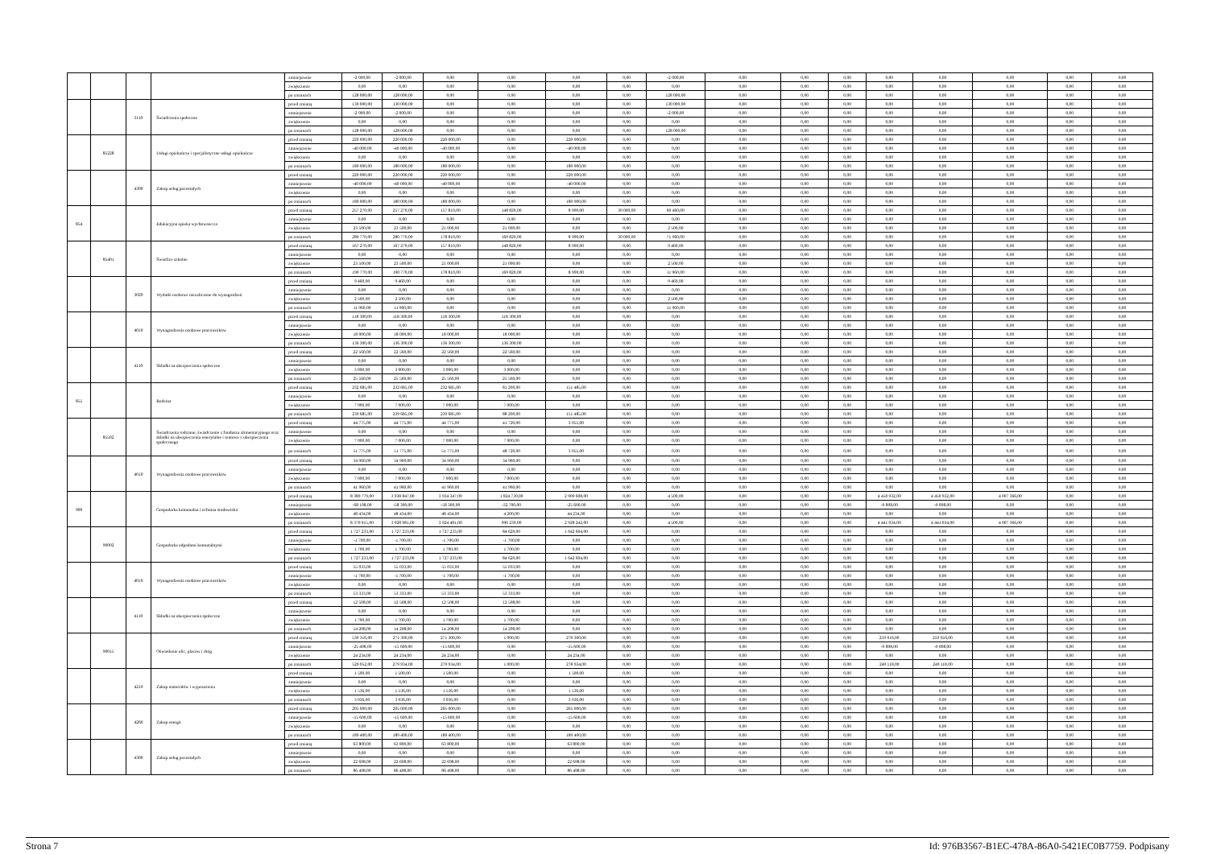| | | | | zmniejszenie | -2 000,00 | -2 000,00 | 0,00 | 0,00 | 0,00 | 0,00 | -2 000,00 | 0,00 | 0,00 | 0,00 | 0,00 | 0,00 | 0,00 | 0,00 | 0,00 |
| | | | | zwiększenie | 0,00 | 0,00 | 0,00 | 0,00 | 0,00 | 0,00 | 0,00 | 0,00 | 0,00 | 0,00 | 0,00 | 0,00 | 0,00 | 0,00 | 0,00 |
| | | | | po zmianach | 128 000,00 | 128 000,00 | 0,00 | 0,00 | 0,00 | 0,00 | 128 000,00 | 0,00 | 0,00 | 0,00 | 0,00 | 0,00 | 0,00 | 0,00 | 0,00 |
| | | 3110 | Świadczenia społeczne | przed zmianą | 130 000,00 | 130 000,00 | 0,00 | 0,00 | 0,00 | 0,00 | 130 000,00 | 0,00 | 0,00 | 0,00 | 0,00 | 0,00 | 0,00 | 0,00 | 0,00 |
| | | | | zmniejszenie | -2 000,00 | -2 000,00 | 0,00 | 0,00 | 0,00 | 0,00 | -2 000,00 | 0,00 | 0,00 | 0,00 | 0,00 | 0,00 | 0,00 | 0,00 | 0,00 |
| | | | | zwiększenie | 0,00 | 0,00 | 0,00 | 0,00 | 0,00 | 0,00 | 0,00 | 0,00 | 0,00 | 0,00 | 0,00 | 0,00 | 0,00 | 0,00 | 0,00 |
| | | | | po zmianach | 128 000,00 | 128 000,00 | 0,00 | 0,00 | 0,00 | 0,00 | 128 000,00 | 0,00 | 0,00 | 0,00 | 0,00 | 0,00 | 0,00 | 0,00 | 0,00 |
| | 85228 | | Usługi opiekuńcze i specjalistyczne usługi opiekuńcze | przed zmianą | 220 000,00 | 220 000,00 | 220 000,00 | 0,00 | 220 000,00 | 0,00 | 0,00 | 0,00 | 0,00 | 0,00 | 0,00 | 0,00 | 0,00 | 0,00 | 0,00 |
| | | | | zmniejszenie | -40 000,00 | -40 000,00 | -40 000,00 | 0,00 | -40 000,00 | 0,00 | 0,00 | 0,00 | 0,00 | 0,00 | 0,00 | 0,00 | 0,00 | 0,00 | 0,00 |
| | | | | zwiększenie | 0,00 | 0,00 | 0,00 | 0,00 | 0,00 | 0,00 | 0,00 | 0,00 | 0,00 | 0,00 | 0,00 | 0,00 | 0,00 | 0,00 | 0,00 |
| | | | | po zmianach | 180 000,00 | 180 000,00 | 180 000,00 | 0,00 | 180 000,00 | 0,00 | 0,00 | 0,00 | 0,00 | 0,00 | 0,00 | 0,00 | 0,00 | 0,00 | 0,00 |
| | | 4300 | Zakup usług pozostałych | przed zmianą | 220 000,00 | 220 000,00 | 220 000,00 | 0,00 | 220 000,00 | 0,00 | 0,00 | 0,00 | 0,00 | 0,00 | 0,00 | 0,00 | 0,00 | 0,00 | 0,00 |
| | | | | zmniejszenie | -40 000,00 | -40 000,00 | -40 000,00 | 0,00 | -40 000,00 | 0,00 | 0,00 | 0,00 | 0,00 | 0,00 | 0,00 | 0,00 | 0,00 | 0,00 | 0,00 |
| | | | | zwiększenie | 0,00 | 0,00 | 0,00 | 0,00 | 0,00 | 0,00 | 0,00 | 0,00 | 0,00 | 0,00 | 0,00 | 0,00 | 0,00 | 0,00 | 0,00 |
| | | | | po zmianach | 180 000,00 | 180 000,00 | 180 000,00 | 0,00 | 180 000,00 | 0,00 | 0,00 | 0,00 | 0,00 | 0,00 | 0,00 | 0,00 | 0,00 | 0,00 | 0,00 |
| 854 | | | Edukacyjna opieka wychowawcza | przed zmianą | 257 270,00 | 257 270,00 | 157 810,00 | 148 820,00 | 8 990,00 | 30 000,00 | 69 460,00 | 0,00 | 0,00 | 0,00 | 0,00 | 0,00 | 0,00 | 0,00 | 0,00 |
| | | | | zmniejszenie | 0,00 | 0,00 | 0,00 | 0,00 | 0,00 | 0,00 | 0,00 | 0,00 | 0,00 | 0,00 | 0,00 | 0,00 | 0,00 | 0,00 | 0,00 |
| | | | | zwiększenie | 23 500,00 | 23 500,00 | 21 000,00 | 21 000,00 | 0,00 | 0,00 | 2 500,00 | 0,00 | 0,00 | 0,00 | 0,00 | 0,00 | 0,00 | 0,00 | 0,00 |
| | | | | po zmianach | 280 770,00 | 280 770,00 | 178 810,00 | 169 820,00 | 8 990,00 | 30 000,00 | 71 960,00 | 0,00 | 0,00 | 0,00 | 0,00 | 0,00 | 0,00 | 0,00 | 0,00 |
| | 85401 | | Świetlice szkolne | przed zmianą | 167 270,00 | 167 270,00 | 157 810,00 | 148 820,00 | 8 990,00 | 0,00 | 9 460,00 | 0,00 | 0,00 | 0,00 | 0,00 | 0,00 | 0,00 | 0,00 | 0,00 |
| | | | | zmniejszenie | 0,00 | 0,00 | 0,00 | 0,00 | 0,00 | 0,00 | 0,00 | 0,00 | 0,00 | 0,00 | 0,00 | 0,00 | 0,00 | 0,00 | 0,00 |
| | | | | zwiększenie | 23 500,00 | 23 500,00 | 21 000,00 | 21 000,00 | 0,00 | 0,00 | 2 500,00 | 0,00 | 0,00 | 0,00 | 0,00 | 0,00 | 0,00 | 0,00 | 0,00 |
| | | | | po zmianach | 190 770,00 | 190 770,00 | 178 810,00 | 169 820,00 | 8 990,00 | 0,00 | 11 960,00 | 0,00 | 0,00 | 0,00 | 0,00 | 0,00 | 0,00 | 0,00 | 0,00 |
| | | 3020 | Wydatki osobowe niezaliczone do wynagrodzeń | przed zmianą | 9 460,00 | 9 460,00 | 0,00 | 0,00 | 0,00 | 0,00 | 9 460,00 | 0,00 | 0,00 | 0,00 | 0,00 | 0,00 | 0,00 | 0,00 | 0,00 |
| | | | | zmniejszenie | 0,00 | 0,00 | 0,00 | 0,00 | 0,00 | 0,00 | 0,00 | 0,00 | 0,00 | 0,00 | 0,00 | 0,00 | 0,00 | 0,00 | 0,00 |
| | | | | zwiększenie | 2 500,00 | 2 500,00 | 0,00 | 0,00 | 0,00 | 0,00 | 2 500,00 | 0,00 | 0,00 | 0,00 | 0,00 | 0,00 | 0,00 | 0,00 | 0,00 |
| | | | | po zmianach | 11 960,00 | 11 960,00 | 0,00 | 0,00 | 0,00 | 0,00 | 11 960,00 | 0,00 | 0,00 | 0,00 | 0,00 | 0,00 | 0,00 | 0,00 | 0,00 |
| | | 4010 | Wynagrodzenia osobowe pracowników | przed zmianą | 118 300,00 | 118 300,00 | 118 300,00 | 118 300,00 | 0,00 | 0,00 | 0,00 | 0,00 | 0,00 | 0,00 | 0,00 | 0,00 | 0,00 | 0,00 | 0,00 |
| | | | | zmniejszenie | 0,00 | 0,00 | 0,00 | 0,00 | 0,00 | 0,00 | 0,00 | 0,00 | 0,00 | 0,00 | 0,00 | 0,00 | 0,00 | 0,00 | 0,00 |
| | | | | zwiększenie | 18 000,00 | 18 000,00 | 18 000,00 | 18 000,00 | 0,00 | 0,00 | 0,00 | 0,00 | 0,00 | 0,00 | 0,00 | 0,00 | 0,00 | 0,00 | 0,00 |
| | | | | po zmianach | 136 300,00 | 136 300,00 | 136 300,00 | 136 300,00 | 0,00 | 0,00 | 0,00 | 0,00 | 0,00 | 0,00 | 0,00 | 0,00 | 0,00 | 0,00 | 0,00 |
| | | 4110 | Składki na ubezpieczenia społeczne | przed zmianą | 22 560,00 | 22 560,00 | 22 560,00 | 22 560,00 | 0,00 | 0,00 | 0,00 | 0,00 | 0,00 | 0,00 | 0,00 | 0,00 | 0,00 | 0,00 | 0,00 |
| | | | | zmniejszenie | 0,00 | 0,00 | 0,00 | 0,00 | 0,00 | 0,00 | 0,00 | 0,00 | 0,00 | 0,00 | 0,00 | 0,00 | 0,00 | 0,00 | 0,00 |
| | | | | zwiększenie | 3 000,00 | 3 000,00 | 3 000,00 | 3 000,00 | 0,00 | 0,00 | 0,00 | 0,00 | 0,00 | 0,00 | 0,00 | 0,00 | 0,00 | 0,00 | 0,00 |
| | | | | po zmianach | 25 560,00 | 25 560,00 | 25 560,00 | 25 560,00 | 0,00 | 0,00 | 0,00 | 0,00 | 0,00 | 0,00 | 0,00 | 0,00 | 0,00 | 0,00 | 0,00 |
| 855 | | | Rodzina | przed zmianą | 232 685,00 | 232 685,00 | 232 685,00 | 81 200,00 | 151 485,00 | 0,00 | 0,00 | 0,00 | 0,00 | 0,00 | 0,00 | 0,00 | 0,00 | 0,00 | 0,00 |
| | | | | zmniejszenie | 0,00 | 0,00 | 0,00 | 0,00 | 0,00 | 0,00 | 0,00 | 0,00 | 0,00 | 0,00 | 0,00 | 0,00 | 0,00 | 0,00 | 0,00 |
| | | | | zwiększenie | 7 000,00 | 7 000,00 | 7 000,00 | 7 000,00 | 0,00 | 0,00 | 0,00 | 0,00 | 0,00 | 0,00 | 0,00 | 0,00 | 0,00 | 0,00 | 0,00 |
| | | | | po zmianach | 239 685,00 | 239 685,00 | 239 685,00 | 88 200,00 | 151 485,00 | 0,00 | 0,00 | 0,00 | 0,00 | 0,00 | 0,00 | 0,00 | 0,00 | 0,00 | 0,00 |
| | 85502 | | Świadczenia rodzinne, świadczenie z funduszu alimentacyjnego oraz składki na ubezpieczenia emerytalne i rentowe z ubezpieczenia społecznego | przed zmianą | 44 775,00 | 44 775,00 | 44 775,00 | 41 720,00 | 3 055,00 | 0,00 | 0,00 | 0,00 | 0,00 | 0,00 | 0,00 | 0,00 | 0,00 | 0,00 | 0,00 |
| | | | | zmniejszenie | 0,00 | 0,00 | 0,00 | 0,00 | 0,00 | 0,00 | 0,00 | 0,00 | 0,00 | 0,00 | 0,00 | 0,00 | 0,00 | 0,00 | 0,00 |
| | | | | zwiększenie | 7 000,00 | 7 000,00 | 7 000,00 | 7 000,00 | 0,00 | 0,00 | 0,00 | 0,00 | 0,00 | 0,00 | 0,00 | 0,00 | 0,00 | 0,00 | 0,00 |
| | | | | po zmianach | 51 775,00 | 51 775,00 | 51 775,00 | 48 720,00 | 3 055,00 | 0,00 | 0,00 | 0,00 | 0,00 | 0,00 | 0,00 | 0,00 | 0,00 | 0,00 | 0,00 |
| | | 4010 | Wynagrodzenia osobowe pracowników | przed zmianą | 34 960,00 | 34 960,00 | 34 960,00 | 34 960,00 | 0,00 | 0,00 | 0,00 | 0,00 | 0,00 | 0,00 | 0,00 | 0,00 | 0,00 | 0,00 | 0,00 |
| | | | | zmniejszenie | 0,00 | 0,00 | 0,00 | 0,00 | 0,00 | 0,00 | 0,00 | 0,00 | 0,00 | 0,00 | 0,00 | 0,00 | 0,00 | 0,00 | 0,00 |
| | | | | zwiększenie | 7 000,00 | 7 000,00 | 7 000,00 | 7 000,00 | 0,00 | 0,00 | 0,00 | 0,00 | 0,00 | 0,00 | 0,00 | 0,00 | 0,00 | 0,00 | 0,00 |
| | | | | po zmianach | 41 960,00 | 41 960,00 | 41 960,00 | 41 960,00 | 0,00 | 0,00 | 0,00 | 0,00 | 0,00 | 0,00 | 0,00 | 0,00 | 0,00 | 0,00 | 0,00 |
| 900 | | | Gospodarka komunalna i ochrona środowiska | przed zmianą | 8 389 779,00 | 3 938 847,00 | 3 934 347,00 | 1 024 739,00 | 2 909 608,00 | 0,00 | 4 500,00 | 0,00 | 0,00 | 0,00 | 4 450 932,00 | 4 450 932,00 | 4 007 366,00 | 0,00 | 0,00 |
| | | | | zmniejszenie | -68 198,00 | -58 300,00 | -58 300,00 | -32 700,00 | -25 600,00 | 0,00 | 0,00 | 0,00 | 0,00 | 0,00 | -9 898,00 | -9 898,00 | 0,00 | 0,00 | 0,00 |
| | | | | zwiększenie | 48 434,00 | 48 434,00 | 48 434,00 | 4 200,00 | 44 234,00 | 0,00 | 0,00 | 0,00 | 0,00 | 0,00 | 0,00 | 0,00 | 0,00 | 0,00 | 0,00 |
| | | | | po zmianach | 8 370 015,00 | 3 928 981,00 | 3 924 481,00 | 996 239,00 | 2 928 242,00 | 0,00 | 4 500,00 | 0,00 | 0,00 | 0,00 | 4 441 034,00 | 4 441 034,00 | 4 007 366,00 | 0,00 | 0,00 |
| | 90002 | | Gospodarka odpadami komunalnymi | przed zmianą | 1 727 233,00 | 1 727 233,00 | 1 727 233,00 | 84 629,00 | 1 642 604,00 | 0,00 | 0,00 | 0,00 | 0,00 | 0,00 | 0,00 | 0,00 | 0,00 | 0,00 | 0,00 |
| | | | | zmniejszenie | -1 700,00 | -1 700,00 | -1 700,00 | -1 700,00 | 0,00 | 0,00 | 0,00 | 0,00 | 0,00 | 0,00 | 0,00 | 0,00 | 0,00 | 0,00 | 0,00 |
| | | | | zwiększenie | 1 700,00 | 1 700,00 | 1 700,00 | 1 700,00 | 0,00 | 0,00 | 0,00 | 0,00 | 0,00 | 0,00 | 0,00 | 0,00 | 0,00 | 0,00 | 0,00 |
| | | | | po zmianach | 1 727 233,00 | 1 727 233,00 | 1 727 233,00 | 84 629,00 | 1 642 604,00 | 0,00 | 0,00 | 0,00 | 0,00 | 0,00 | 0,00 | 0,00 | 0,00 | 0,00 | 0,00 |
| | | 4010 | Wynagrodzenia osobowe pracowników | przed zmianą | 55 033,00 | 55 033,00 | 55 033,00 | 55 033,00 | 0,00 | 0,00 | 0,00 | 0,00 | 0,00 | 0,00 | 0,00 | 0,00 | 0,00 | 0,00 | 0,00 |
| | | | | zmniejszenie | -1 700,00 | -1 700,00 | -1 700,00 | -1 700,00 | 0,00 | 0,00 | 0,00 | 0,00 | 0,00 | 0,00 | 0,00 | 0,00 | 0,00 | 0,00 | 0,00 |
| | | | | zwiększenie | 0,00 | 0,00 | 0,00 | 0,00 | 0,00 | 0,00 | 0,00 | 0,00 | 0,00 | 0,00 | 0,00 | 0,00 | 0,00 | 0,00 | 0,00 |
| | | | | po zmianach | 53 333,00 | 53 333,00 | 53 333,00 | 53 333,00 | 0,00 | 0,00 | 0,00 | 0,00 | 0,00 | 0,00 | 0,00 | 0,00 | 0,00 | 0,00 | 0,00 |
| | | 4110 | Składki na ubezpieczenia społeczne | przed zmianą | 12 508,00 | 12 508,00 | 12 508,00 | 12 508,00 | 0,00 | 0,00 | 0,00 | 0,00 | 0,00 | 0,00 | 0,00 | 0,00 | 0,00 | 0,00 | 0,00 |
| | | | | zmniejszenie | 0,00 | 0,00 | 0,00 | 0,00 | 0,00 | 0,00 | 0,00 | 0,00 | 0,00 | 0,00 | 0,00 | 0,00 | 0,00 | 0,00 | 0,00 |
| | | | | zwiększenie | 1 700,00 | 1 700,00 | 1 700,00 | 1 700,00 | 0,00 | 0,00 | 0,00 | 0,00 | 0,00 | 0,00 | 0,00 | 0,00 | 0,00 | 0,00 | 0,00 |
| | | | | po zmianach | 14 208,00 | 14 208,00 | 14 208,00 | 14 208,00 | 0,00 | 0,00 | 0,00 | 0,00 | 0,00 | 0,00 | 0,00 | 0,00 | 0,00 | 0,00 | 0,00 |
| | 90015 | | Oświetlenie ulic, placów i dróg | przed zmianą | 530 316,00 | 271 300,00 | 271 300,00 | 1 000,00 | 270 300,00 | 0,00 | 0,00 | 0,00 | 0,00 | 0,00 | 259 016,00 | 259 016,00 | 0,00 | 0,00 | 0,00 |
| | | | | zmniejszenie | -25 498,00 | -15 600,00 | -15 600,00 | 0,00 | -15 600,00 | 0,00 | 0,00 | 0,00 | 0,00 | 0,00 | -9 898,00 | -9 898,00 | 0,00 | 0,00 | 0,00 |
| | | | | zwiększenie | 24 234,00 | 24 234,00 | 24 234,00 | 0,00 | 24 234,00 | 0,00 | 0,00 | 0,00 | 0,00 | 0,00 | 0,00 | 0,00 | 0,00 | 0,00 | 0,00 |
| | | | | po zmianach | 529 052,00 | 279 934,00 | 279 934,00 | 1 000,00 | 278 934,00 | 0,00 | 0,00 | 0,00 | 0,00 | 0,00 | 249 118,00 | 249 118,00 | 0,00 | 0,00 | 0,00 |
| | | 4210 | Zakup materiałów i wyposażenia | przed zmianą | 1 500,00 | 1 500,00 | 1 500,00 | 0,00 | 1 500,00 | 0,00 | 0,00 | 0,00 | 0,00 | 0,00 | 0,00 | 0,00 | 0,00 | 0,00 | 0,00 |
| | | | | zmniejszenie | 0,00 | 0,00 | 0,00 | 0,00 | 0,00 | 0,00 | 0,00 | 0,00 | 0,00 | 0,00 | 0,00 | 0,00 | 0,00 | 0,00 | 0,00 |
| | | | | zwiększenie | 1 536,00 | 1 536,00 | 1 536,00 | 0,00 | 1 536,00 | 0,00 | 0,00 | 0,00 | 0,00 | 0,00 | 0,00 | 0,00 | 0,00 | 0,00 | 0,00 |
| | | | | po zmianach | 3 036,00 | 3 036,00 | 3 036,00 | 0,00 | 3 036,00 | 0,00 | 0,00 | 0,00 | 0,00 | 0,00 | 0,00 | 0,00 | 0,00 | 0,00 | 0,00 |
| | | 4260 | Zakup energii | przed zmianą | 205 000,00 | 205 000,00 | 205 000,00 | 0,00 | 205 000,00 | 0,00 | 0,00 | 0,00 | 0,00 | 0,00 | 0,00 | 0,00 | 0,00 | 0,00 | 0,00 |
| | | | | zmniejszenie | -15 600,00 | -15 600,00 | -15 600,00 | 0,00 | -15 600,00 | 0,00 | 0,00 | 0,00 | 0,00 | 0,00 | 0,00 | 0,00 | 0,00 | 0,00 | 0,00 |
| | | | | zwiększenie | 0,00 | 0,00 | 0,00 | 0,00 | 0,00 | 0,00 | 0,00 | 0,00 | 0,00 | 0,00 | 0,00 | 0,00 | 0,00 | 0,00 | 0,00 |
| | | | | po zmianach | 189 400,00 | 189 400,00 | 189 400,00 | 0,00 | 189 400,00 | 0,00 | 0,00 | 0,00 | 0,00 | 0,00 | 0,00 | 0,00 | 0,00 | 0,00 | 0,00 |
| | | 4300 | Zakup usług pozostałych | przed zmianą | 63 800,00 | 63 800,00 | 63 800,00 | 0,00 | 63 800,00 | 0,00 | 0,00 | 0,00 | 0,00 | 0,00 | 0,00 | 0,00 | 0,00 | 0,00 | 0,00 |
| | | | | zmniejszenie | 0,00 | 0,00 | 0,00 | 0,00 | 0,00 | 0,00 | 0,00 | 0,00 | 0,00 | 0,00 | 0,00 | 0,00 | 0,00 | 0,00 | 0,00 |
| | | | | zwiększenie | 22 698,00 | 22 698,00 | 22 698,00 | 0,00 | 22 698,00 | 0,00 | 0,00 | 0,00 | 0,00 | 0,00 | 0,00 | 0,00 | 0,00 | 0,00 | 0,00 |
| | | | | po zmianach | 86 498,00 | 86 498,00 | 86 498,00 | 0,00 | 86 498,00 | 0,00 | 0,00 | 0,00 | 0,00 | 0,00 | 0,00 | 0,00 | 0,00 | 0,00 | 0,00 |
Strona 7 Id: 976B3567-B1EC-478A-86A0-5421EC0B7759. Podpisany